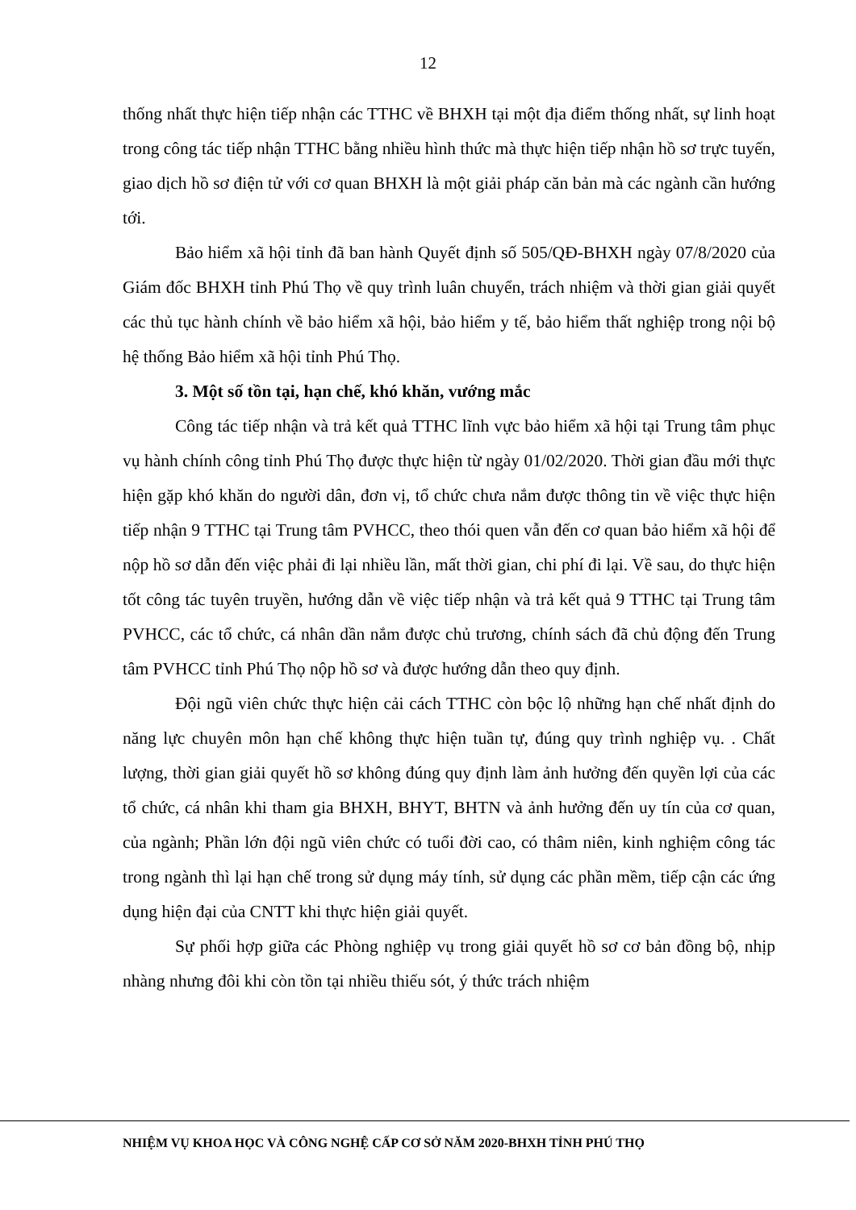12
thống nhất thực hiện tiếp nhận các TTHC về BHXH tại một địa điểm thống nhất, sự linh hoạt trong công tác tiếp nhận TTHC bằng nhiều hình thức mà thực hiện tiếp nhận hồ sơ trực tuyến, giao dịch hồ sơ điện tử với cơ quan BHXH là một giải pháp căn bản mà các ngành cần hướng tới.
Bảo hiểm xã hội tỉnh đã ban hành Quyết định số 505/QĐ-BHXH ngày 07/8/2020 của Giám đốc BHXH tỉnh Phú Thọ về quy trình luân chuyển, trách nhiệm và thời gian giải quyết các thủ tục hành chính về bảo hiểm xã hội, bảo hiểm y tế, bảo hiểm thất nghiệp trong nội bộ hệ thống Bảo hiểm xã hội tỉnh Phú Thọ.
3. Một số tồn tại, hạn chế, khó khăn, vướng mắc
Công tác tiếp nhận và trả kết quả TTHC lĩnh vực bảo hiểm xã hội tại Trung tâm phục vụ hành chính công tỉnh Phú Thọ được thực hiện từ ngày 01/02/2020. Thời gian đầu mới thực hiện gặp khó khăn do người dân, đơn vị, tổ chức chưa nắm được thông tin về việc thực hiện tiếp nhận 9 TTHC tại Trung tâm PVHCC, theo thói quen vẫn đến cơ quan bảo hiểm xã hội để nộp hồ sơ dẫn đến việc phải đi lại nhiều lần, mất thời gian, chi phí đi lại. Về sau, do thực hiện tốt công tác tuyên truyền, hướng dẫn về việc tiếp nhận và trả kết quả 9 TTHC tại Trung tâm PVHCC, các tổ chức, cá nhân dần nắm được chủ trương, chính sách đã chủ động đến Trung tâm PVHCC tỉnh Phú Thọ nộp hồ sơ và được hướng dẫn theo quy định.
Đội ngũ viên chức thực hiện cải cách TTHC còn bộc lộ những hạn chế nhất định do năng lực chuyên môn hạn chế không thực hiện tuần tự, đúng quy trình nghiệp vụ. . Chất lượng, thời gian giải quyết hồ sơ không đúng quy định làm ảnh hưởng đến quyền lợi của các tổ chức, cá nhân khi tham gia BHXH, BHYT, BHTN và ảnh hưởng đến uy tín của cơ quan, của ngành; Phần lớn đội ngũ viên chức có tuổi đời cao, có thâm niên, kinh nghiệm công tác trong ngành thì lại hạn chế trong sử dụng máy tính, sử dụng các phần mềm, tiếp cận các ứng dụng hiện đại của CNTT khi thực hiện giải quyết.
Sự phối hợp giữa các Phòng nghiệp vụ trong giải quyết hồ sơ cơ bản đồng bộ, nhịp nhàng nhưng đôi khi còn tồn tại nhiều thiếu sót, ý thức trách nhiệm
NHIỆM VỤ KHOA HỌC VÀ CÔNG NGHỆ CẤP CƠ SỞ NĂM 2020-BHXH TỈNH PHÚ THỌ